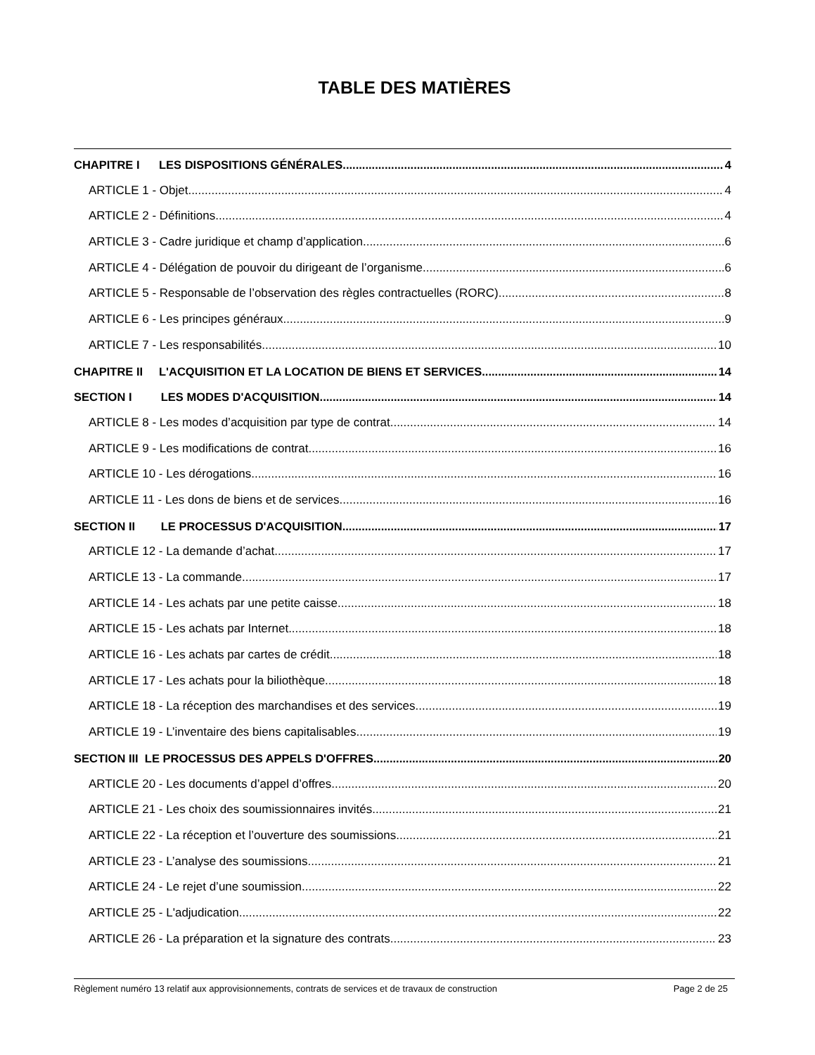TABLE DES MATIÈRES
CHAPITRE I LES DISPOSITIONS GÉNÉRALES 4
ARTICLE 1 - Objet 4
ARTICLE 2 - Définitions 4
ARTICLE 3 - Cadre juridique et champ d’application 6
ARTICLE 4 - Délégation de pouvoir du dirigeant de l’organisme 6
ARTICLE 5 - Responsable de l’observation des règles contractuelles (RORC) 8
ARTICLE 6 - Les principes généraux 9
ARTICLE 7 - Les responsabilités 10
CHAPITRE II L'ACQUISITION ET LA LOCATION DE BIENS ET SERVICES 14
SECTION I LES MODES D'ACQUISITION 14
ARTICLE 8 - Les modes d’acquisition par type de contrat 14
ARTICLE 9 - Les modifications de contrat 16
ARTICLE 10 - Les dérogations 16
ARTICLE 11 - Les dons de biens et de services 16
SECTION II LE PROCESSUS D'ACQUISITION 17
ARTICLE 12 - La demande d’achat 17
ARTICLE 13 - La commande 17
ARTICLE 14 - Les achats par une petite caisse 18
ARTICLE 15 - Les achats par Internet 18
ARTICLE 16 - Les achats par cartes de crédit 18
ARTICLE 17 - Les achats pour la biliothèque 18
ARTICLE 18 - La réception des marchandises et des services 19
ARTICLE 19 - L’inventaire des biens capitalisables 19
SECTION III LE PROCESSUS DES APPELS D'OFFRES 20
ARTICLE 20 - Les documents d’appel d’offres 20
ARTICLE 21 - Les choix des soumissionnaires invités 21
ARTICLE 22 - La réception et l’ouverture des soumissions 21
ARTICLE 23 - L’analyse des soumissions 21
ARTICLE 24 - Le rejet d’une soumission 22
ARTICLE 25 - L'adjudication 22
ARTICLE 26 - La préparation et la signature des contrats 23
Règlement numéro 13 relatif aux approvisionnements, contrats de services et de travaux de construction Page 2 de 25